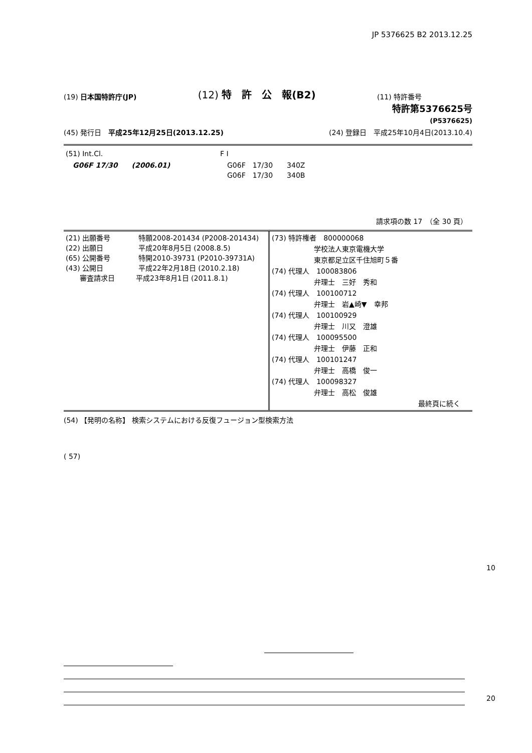JP 5376625 B2 2013.12.25
(19) 日本国特許庁(JP) (12) 特　許　公　報(B2) (11) 特許番号
特許第5376625号
(P5376625)
(45) 発行日　平成25年12月25日(2013.12.25) (24) 登録日　平成25年10月4日(2013.10.4)
| (51) Int.Cl. | F I |
| G06F 17/30 (2006.01) | G06F 17/30 340Z G06F 17/30 340B |
請求項の数 17　（全 30 頁）
| (21) 出願番号 特願2008-201434 (P2008-201434) (22) 出願日 平成20年8月5日 (2008.8.5) (65) 公開番号 特開2010-39731 (P2010-39731A) (43) 公開日 平成22年2月18日 (2010.2.18) 審査請求日 平成23年8月1日 (2011.8.1) | (73) 特許権者 800000068 学校法人東京電機大学 東京都足立区千住旭町５番 (74) 代理人 100083806 弁理士 三好 秀和 (74) 代理人 100100712 弁理士 岩▲崎▼ 幸邦 (74) 代理人 100100929 弁理士 川又 澄雄 (74) 代理人 100095500 弁理士 伊藤 正和 (74) 代理人 100101247 弁理士 高橋 俊一 (74) 代理人 100098327 弁理士 高松 俊雄 最終頁に続く |
(54) 【発明の名称】 検索システムにおける反復フュージョン型検索方法
( 57)
10
20